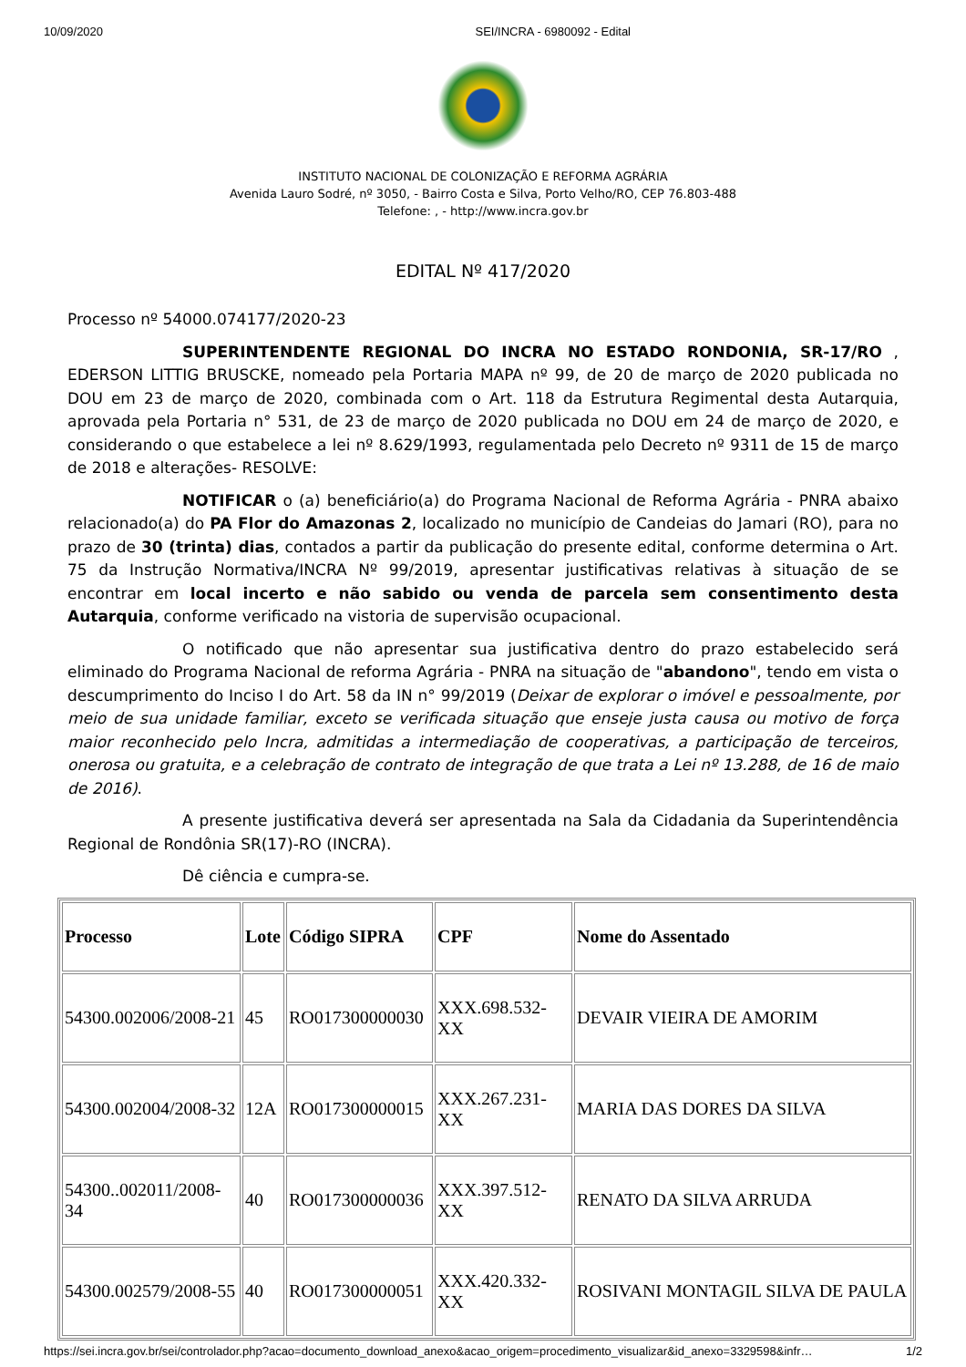10/09/2020 SEI/INCRA - 6980092 - Edital
INSTITUTO NACIONAL DE COLONIZAÇÃO E REFORMA AGRÁRIA
Avenida Lauro Sodré, nº 3050, - Bairro Costa e Silva, Porto Velho/RO, CEP 76.803-488
Telefone: , - http://www.incra.gov.br
EDITAL Nº 417/2020
Processo nº 54000.074177/2020-23
SUPERINTENDENTE REGIONAL DO INCRA NO ESTADO RONDONIA, SR-17/RO , EDERSON LITTIG BRUSCKE, nomeado pela Portaria MAPA nº 99, de 20 de março de 2020 publicada no DOU em 23 de março de 2020, combinada com o Art. 118 da Estrutura Regimental desta Autarquia, aprovada pela Portaria n° 531, de 23 de março de 2020 publicada no DOU em 24 de março de 2020, e considerando o que estabelece a lei nº 8.629/1993, regulamentada pelo Decreto nº 9311 de 15 de março de 2018 e alterações- RESOLVE:
NOTIFICAR o (a) beneficiário(a) do Programa Nacional de Reforma Agrária - PNRA abaixo relacionado(a) do PA Flor do Amazonas 2, localizado no município de Candeias do Jamari (RO), para no prazo de 30 (trinta) dias, contados a partir da publicação do presente edital, conforme determina o Art. 75 da Instrução Normativa/INCRA Nº 99/2019, apresentar justificativas relativas à situação de se encontrar em local incerto e não sabido ou venda de parcela sem consentimento desta Autarquia, conforme verificado na vistoria de supervisão ocupacional.
O notificado que não apresentar sua justificativa dentro do prazo estabelecido será eliminado do Programa Nacional de reforma Agrária - PNRA na situação de "abandono", tendo em vista o descumprimento do Inciso I do Art. 58 da IN n° 99/2019 (Deixar de explorar o imóvel e pessoalmente, por meio de sua unidade familiar, exceto se verificada situação que enseje justa causa ou motivo de força maior reconhecido pelo Incra, admitidas a intermediação de cooperativas, a participação de terceiros, onerosa ou gratuita, e a celebração de contrato de integração de que trata a Lei nº 13.288, de 16 de maio de 2016).
A presente justificativa deverá ser apresentada na Sala da Cidadania da Superintendência Regional de Rondônia SR(17)-RO (INCRA).
Dê ciência e cumpra-se.
| Processo | Lote | Código SIPRA | CPF | Nome do Assentado |
| --- | --- | --- | --- | --- |
| 54300.002006/2008-21 | 45 | RO017300000030 | XXX.698.532-XX | DEVAIR VIEIRA DE AMORIM |
| 54300.002004/2008-32 | 12A | RO017300000015 | XXX.267.231-XX | MARIA DAS DORES DA SILVA |
| 54300..002011/2008-34 | 40 | RO017300000036 | XXX.397.512-XX | RENATO DA SILVA ARRUDA |
| 54300.002579/2008-55 | 40 | RO017300000051 | XXX.420.332-XX | ROSIVANI MONTAGIL SILVA DE PAULA |
https://sei.incra.gov.br/sei/controlador.php?acao=documento_download_anexo&acao_origem=procedimento_visualizar&id_anexo=3329598&infr… 1/2